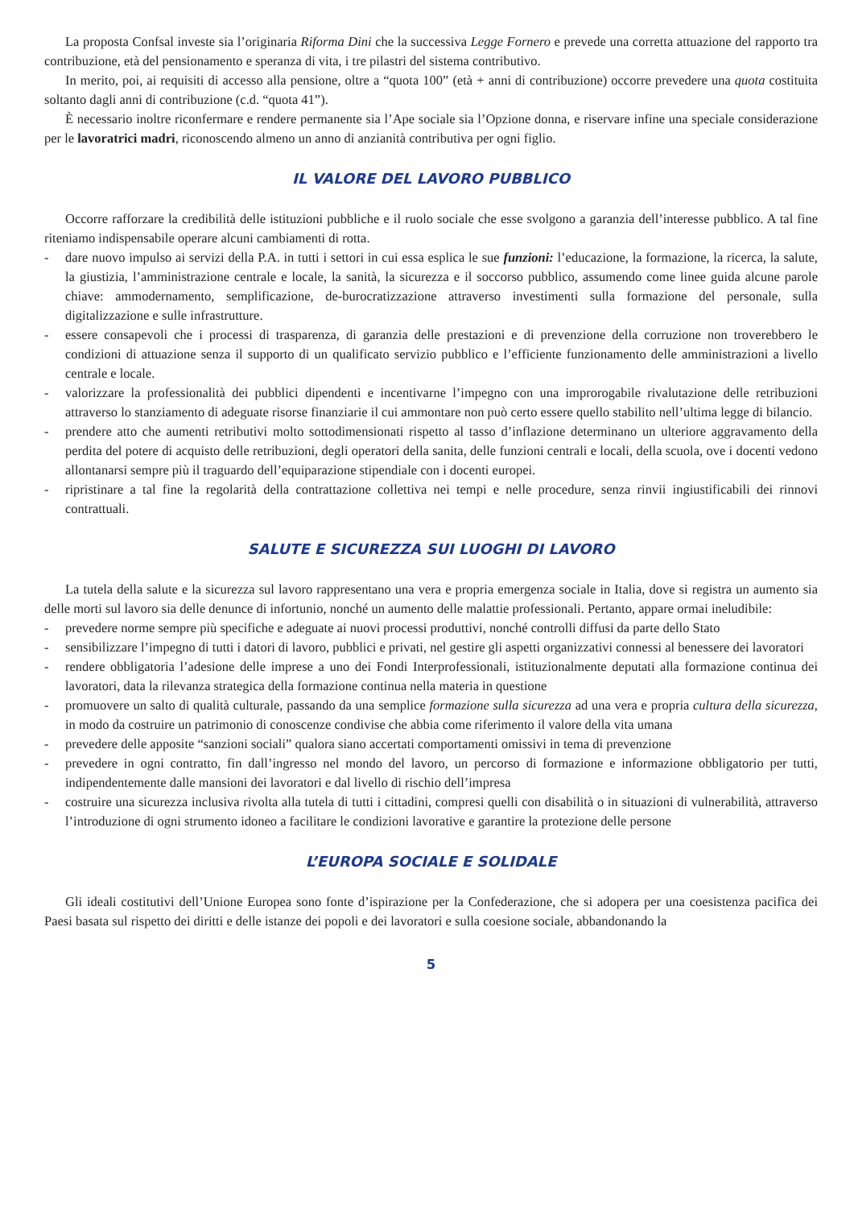La proposta Confsal investe sia l’originaria Riforma Dini che la successiva Legge Fornero e prevede una corretta attuazione del rapporto tra contribuzione, età del pensionamento e speranza di vita, i tre pilastri del sistema contributivo.
In merito, poi, ai requisiti di accesso alla pensione, oltre a “quota 100” (età + anni di contribuzione) occorre prevedere una quota costituita soltanto dagli anni di contribuzione (c.d. “quota 41”).
È necessario inoltre riconfermare e rendere permanente sia l’Ape sociale sia l’Opzione donna, e riservare infine una speciale considerazione per le lavoratrici madri, riconoscendo almeno un anno di anzianità contributiva per ogni figlio.
IL VALORE DEL LAVORO PUBBLICO
Occorre rafforzare la credibilità delle istituzioni pubbliche e il ruolo sociale che esse svolgono a garanzia dell’interesse pubblico. A tal fine riteniamo indispensabile operare alcuni cambiamenti di rotta.
- dare nuovo impulso ai servizi della P.A. in tutti i settori in cui essa esplica le sue funzioni: l’educazione, la formazione, la ricerca, la salute, la giustizia, l’amministrazione centrale e locale, la sanità, la sicurezza e il soccorso pubblico, assumendo come linee guida alcune parole chiave: ammodernamento, semplificazione, de-burocratizzazione attraverso investimenti sulla formazione del personale, sulla digitalizzazione e sulle infrastrutture.
- essere consapevoli che i processi di trasparenza, di garanzia delle prestazioni e di prevenzione della corruzione non troverebbero le condizioni di attuazione senza il supporto di un qualificato servizio pubblico e l’efficiente funzionamento delle amministrazioni a livello centrale e locale.
- valorizzare la professionalità dei pubblici dipendenti e incentivarne l’impegno con una improrogabile rivalutazione delle retribuzioni attraverso lo stanziamento di adeguate risorse finanziarie il cui ammontare non può certo essere quello stabilito nell’ultima legge di bilancio.
- prendere atto che aumenti retributivi molto sottodimensionati rispetto al tasso d’inflazione determinano un ulteriore aggravamento della perdita del potere di acquisto delle retribuzioni, degli operatori della sanita, delle funzioni centrali e locali, della scuola, ove i docenti vedono allontanarsi sempre più il traguardo dell’equiparazione stipendiale con i docenti europei.
- ripristinare a tal fine la regolarità della contrattazione collettiva nei tempi e nelle procedure, senza rinvii ingiustificabili dei rinnovi contrattuali.
SALUTE E SICUREZZA SUI LUOGHI DI LAVORO
La tutela della salute e la sicurezza sul lavoro rappresentano una vera e propria emergenza sociale in Italia, dove si registra un aumento sia delle morti sul lavoro sia delle denunce di infortunio, nonché un aumento delle malattie professionali. Pertanto, appare ormai ineludibile:
- prevedere norme sempre più specifiche e adeguate ai nuovi processi produttivi, nonché controlli diffusi da parte dello Stato
- sensibilizzare l’impegno di tutti i datori di lavoro, pubblici e privati, nel gestire gli aspetti organizzativi connessi al benessere dei lavoratori
- rendere obbligatoria l’adesione delle imprese a uno dei Fondi Interprofessionali, istituzionalmente deputati alla formazione continua dei lavoratori, data la rilevanza strategica della formazione continua nella materia in questione
- promuovere un salto di qualità culturale, passando da una semplice formazione sulla sicurezza ad una vera e propria cultura della sicurezza, in modo da costruire un patrimonio di conoscenze condivise che abbia come riferimento il valore della vita umana
- prevedere delle apposite “sanzioni sociali” qualora siano accertati comportamenti omissivi in tema di prevenzione
- prevedere in ogni contratto, fin dall’ingresso nel mondo del lavoro, un percorso di formazione e informazione obbligatorio per tutti, indipendentemente dalle mansioni dei lavoratori e dal livello di rischio dell’impresa
- costruire una sicurezza inclusiva rivolta alla tutela di tutti i cittadini, compresi quelli con disabilità o in situazioni di vulnerabilità, attraverso l’introduzione di ogni strumento idoneo a facilitare le condizioni lavorative e garantire la protezione delle persone
L’EUROPA SOCIALE E SOLIDALE
Gli ideali costitutivi dell’Unione Europea sono fonte d’ispirazione per la Confederazione, che si adopera per una coesistenza pacifica dei Paesi basata sul rispetto dei diritti e delle istanze dei popoli e dei lavoratori e sulla coesione sociale, abbandonando la
5